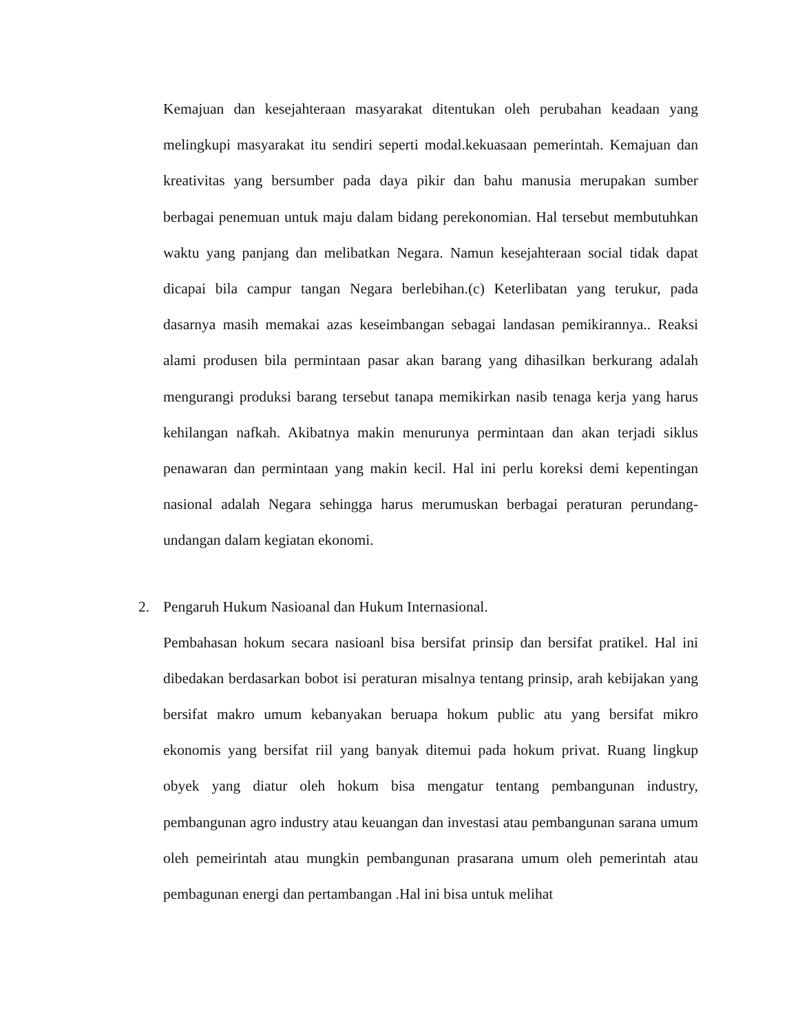Kemajuan dan kesejahteraan masyarakat ditentukan oleh perubahan keadaan yang melingkupi masyarakat itu sendiri seperti modal.kekuasaan pemerintah. Kemajuan dan kreativitas yang bersumber pada daya pikir dan bahu manusia merupakan sumber berbagai penemuan untuk maju dalam bidang perekonomian. Hal tersebut membutuhkan waktu yang panjang dan melibatkan Negara. Namun kesejahteraan social tidak dapat dicapai bila campur tangan Negara berlebihan.(c) Keterlibatan yang terukur, pada dasarnya masih memakai azas keseimbangan sebagai landasan pemikirannya.. Reaksi alami produsen bila permintaan pasar akan barang yang dihasilkan berkurang adalah mengurangi produksi barang tersebut tanapa memikirkan nasib tenaga kerja yang harus kehilangan nafkah. Akibatnya makin menurunya permintaan dan akan terjadi siklus penawaran dan permintaan yang makin kecil. Hal ini perlu koreksi demi kepentingan nasional adalah Negara sehingga harus merumuskan berbagai peraturan perundang-undangan dalam kegiatan ekonomi.
2. Pengaruh Hukum Nasioanal dan Hukum Internasional.
Pembahasan hokum secara nasioanl bisa bersifat prinsip dan bersifat pratikel. Hal ini dibedakan berdasarkan bobot isi peraturan misalnya tentang prinsip, arah kebijakan yang bersifat makro umum kebanyakan beruapa hokum public atu yang bersifat mikro ekonomis yang bersifat riil yang banyak ditemui pada hokum privat. Ruang lingkup obyek yang diatur oleh hokum bisa mengatur tentang pembangunan industry, pembangunan agro industry atau keuangan dan investasi atau pembangunan sarana umum oleh pemeirintah atau mungkin pembangunan prasarana umum oleh pemerintah atau pembagunan energi dan pertambangan .Hal ini bisa untuk melihat